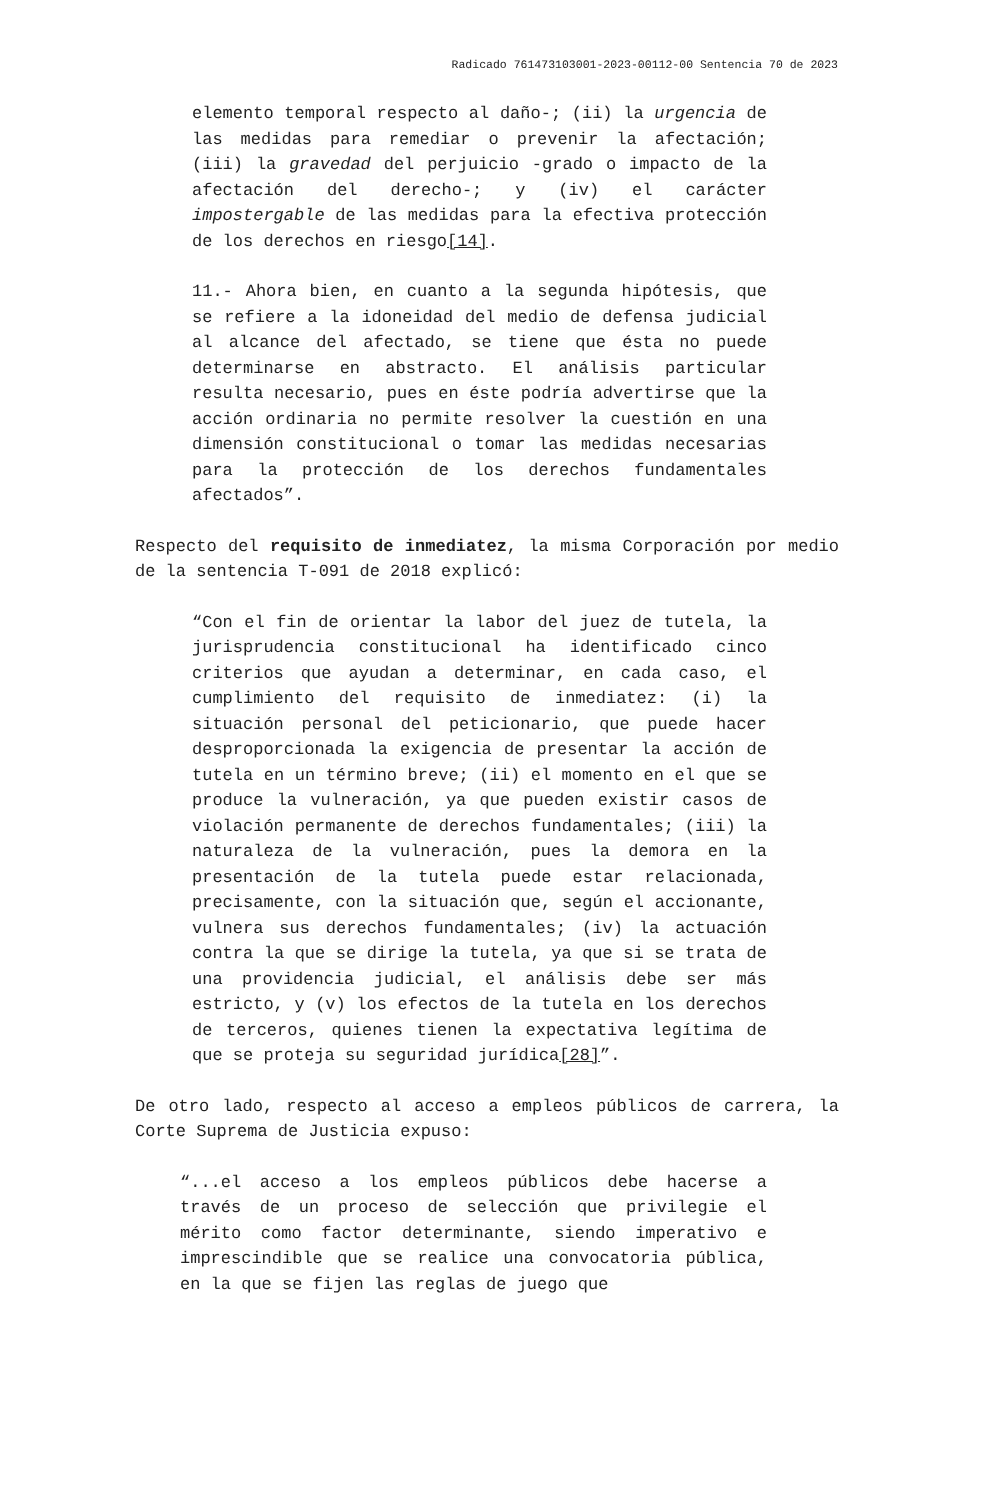Radicado 761473103001-2023-00112-00 Sentencia 70 de 2023
elemento temporal respecto al daño-; (ii) la urgencia de las medidas para remediar o prevenir la afectación; (iii) la gravedad del perjuicio -grado o impacto de la afectación del derecho-; y (iv) el carácter impostergable de las medidas para la efectiva protección de los derechos en riesgo[14].
11.- Ahora bien, en cuanto a la segunda hipótesis, que se refiere a la idoneidad del medio de defensa judicial al alcance del afectado, se tiene que ésta no puede determinarse en abstracto. El análisis particular resulta necesario, pues en éste podría advertirse que la acción ordinaria no permite resolver la cuestión en una dimensión constitucional o tomar las medidas necesarias para la protección de los derechos fundamentales afectados”.
Respecto del requisito de inmediatez, la misma Corporación por medio de la sentencia T-091 de 2018 explicó:
“Con el fin de orientar la labor del juez de tutela, la jurisprudencia constitucional ha identificado cinco criterios que ayudan a determinar, en cada caso, el cumplimiento del requisito de inmediatez: (i) la situación personal del peticionario, que puede hacer desproporcionada la exigencia de presentar la acción de tutela en un término breve; (ii) el momento en el que se produce la vulneración, ya que pueden existir casos de violación permanente de derechos fundamentales; (iii) la naturaleza de la vulneración, pues la demora en la presentación de la tutela puede estar relacionada, precisamente, con la situación que, según el accionante, vulnera sus derechos fundamentales; (iv) la actuación contra la que se dirige la tutela, ya que si se trata de una providencia judicial, el análisis debe ser más estricto, y (v) los efectos de la tutela en los derechos de terceros, quienes tienen la expectativa legítima de que se proteja su seguridad jurídica[28]”.
De otro lado, respecto al acceso a empleos públicos de carrera, la Corte Suprema de Justicia expuso:
“...el acceso a los empleos públicos debe hacerse a través de un proceso de selección que privilegie el mérito como factor determinante, siendo imperativo e imprescindible que se realice una convocatoria pública, en la que se fijen las reglas de juego que